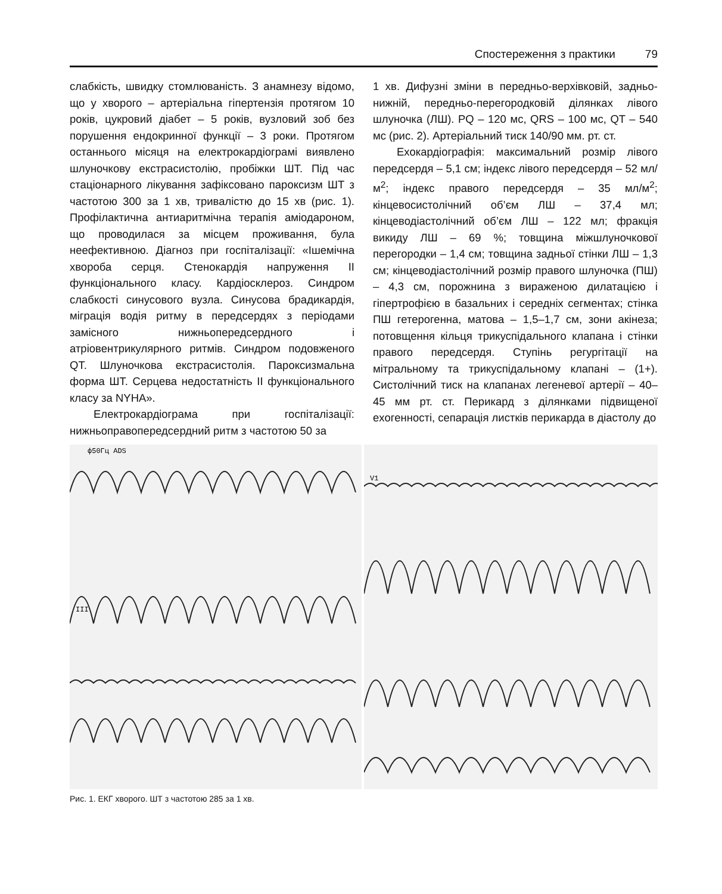Спостереження з практики 79
слабкість, швидку стомлюваність. З анамнезу відомо, що у хворого – артеріальна гіпертензія протягом 10 років, цукровий діабет – 5 років, вузловий зоб без порушення ендокринної функції – 3 роки. Протягом останнього місяця на електрокардіограмі виявлено шлуночкову екстрасистолію, пробіжки ШТ. Під час стаціонарного лікування зафіксовано пароксизм ШТ з частотою 300 за 1 хв, тривалістю до 15 хв (рис. 1). Профілактична антиаритмічна терапія аміодароном, що проводилася за місцем проживання, була неефективною. Діагноз при госпіталізації: «Ішемічна хвороба серця. Стенокардія напруження II функціонального класу. Кардіосклероз. Синдром слабкості синусового вузла. Синусова брадикардія, міграція водія ритму в передсердях з періодами замісного нижньопередсердного і атріовентрикулярного ритмів. Синдром подовженого QT. Шлуночкова екстрасистолія. Пароксизмальна форма ШТ. Серцева недостатність II функціонального класу за NYHA».
Електрокардіограма при госпіталізації: нижньоправопередсердний ритм з частотою 50 за
1 хв. Дифузні зміни в передньо-верхівковій, задньо-нижній, передньо-перегородковій ділянках лівого шлуночка (ЛШ). PQ – 120 мс, QRS – 100 мс, QT – 540 мс (рис. 2). Артеріальний тиск 140/90 мм. рт. ст.
Ехокардіографія: максимальний розмір лівого передсердя – 5,1 см; індекс лівого передсердя – 52 мл/м<sup>2</sup>; індекс правого передсердя – 35 мл/м<sup>2</sup>; кінцевосистолічний об’єм ЛШ – 37,4 мл; кінцеводіастолічний об’єм ЛШ – 122 мл; фракція викиду ЛШ – 69 %; товщина міжшлуночкової перегородки – 1,4 см; товщина задньої стінки ЛШ – 1,3 см; кінцеводіастолічний розмір правого шлуночка (ПШ) – 4,3 см, порожнина з вираженою дилатацією і гіпертрофією в базальних і середніх сегментах; стінка ПШ гетерогенна, матова – 1,5–1,7 см, зони акінеза; потовщення кільця трикуспідального клапана і стінки правого передсердя. Ступінь регургітації на мітральному та трикуспідальному клапані – (1+). Систолічний тиск на клапанах легеневої артерії – 40–45 мм рт. ст. Перикард з ділянками підвищеної exогенності, сепарація листків перикарда в діастолу до
ф50Гц ADS
III
V1
Рис. 1. ЕКГ хворого. ШТ з частотою 285 за 1 хв.